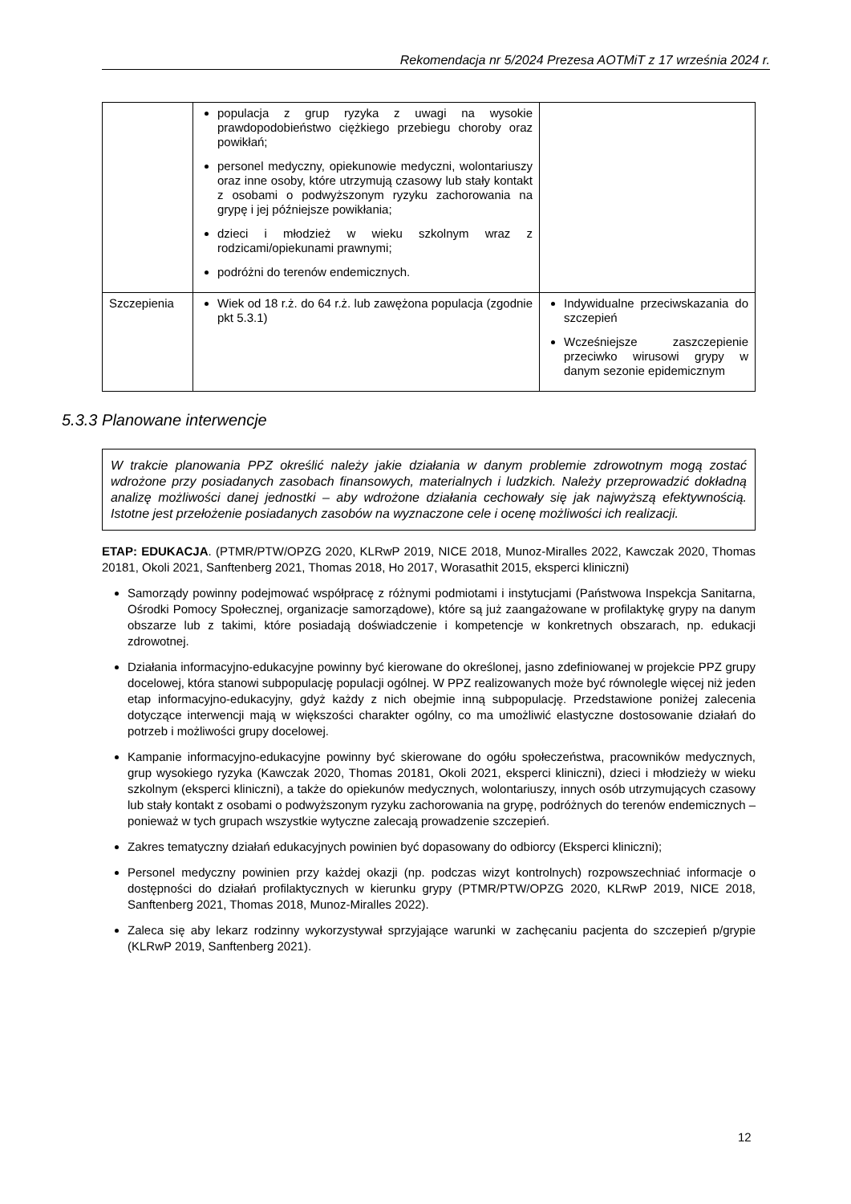Rekomendacja nr 5/2024 Prezesa AOTMiT z 17 września 2024 r.
| | populacja z grup ryzyka z uwagi na wysokie prawdopodobieństwo ciężkiego przebiegu choroby oraz powikłań; personel medyczny, opiekunowie medyczni, wolontariuszy oraz inne osoby, które utrzymują czasowy lub stały kontakt z osobami o podwyższonym ryzyku zachorowania na grypę i jej późniejsze powikłania; dzieci i młodzież w wieku szkolnym wraz z rodzicami/opiekunami prawnymi; podróżni do terenów endemicznych. | |
| Szczepienia | Wiek od 18 r.ż. do 64 r.ż. lub zawężona populacja (zgodnie pkt 5.3.1) | Indywidualne przeciwskazania do szczepień Wcześniejsze zaszczepienie przeciwko wirusowi grypy w danym sezonie epidemicznym |
5.3.3 Planowane interwencje
W trakcie planowania PPZ określić należy jakie działania w danym problemie zdrowotnym mogą zostać wdrożone przy posiadanych zasobach finansowych, materialnych i ludzkich. Należy przeprowadzić dokładną analizę możliwości danej jednostki – aby wdrożone działania cechowały się jak najwyższą efektywnością. Istotne jest przełożenie posiadanych zasobów na wyznaczone cele i ocenę możliwości ich realizacji.
ETAP: EDUKACJA. (PTMR/PTW/OPZG 2020, KLRwP 2019, NICE 2018, Munoz-Miralles 2022, Kawczak 2020, Thomas 20181, Okoli 2021, Sanftenberg 2021, Thomas 2018, Ho 2017, Worasathit 2015, eksperci kliniczni)
Samorządy powinny podejmować współpracę z różnymi podmiotami i instytucjami (Państwowa Inspekcja Sanitarna, Ośrodki Pomocy Społecznej, organizacje samorządowe), które są już zaangażowane w profilaktykę grypy na danym obszarze lub z takimi, które posiadają doświadczenie i kompetencje w konkretnych obszarach, np. edukacji zdrowotnej.
Działania informacyjno-edukacyjne powinny być kierowane do określonej, jasno zdefiniowanej w projekcie PPZ grupy docelowej, która stanowi subpopulację populacji ogólnej. W PPZ realizowanych może być równolegle więcej niż jeden etap informacyjno-edukacyjny, gdyż każdy z nich obejmie inną subpopulację. Przedstawione poniżej zalecenia dotyczące interwencji mają w większości charakter ogólny, co ma umożliwić elastyczne dostosowanie działań do potrzeb i możliwości grupy docelowej.
Kampanie informacyjno-edukacyjne powinny być skierowane do ogółu społeczeństwa, pracowników medycznych, grup wysokiego ryzyka (Kawczak 2020, Thomas 20181, Okoli 2021, eksperci kliniczni), dzieci i młodzieży w wieku szkolnym (eksperci kliniczni), a także do opiekunów medycznych, wolontariuszy, innych osób utrzymujących czasowy lub stały kontakt z osobami o podwyższonym ryzyku zachorowania na grypę, podróżnych do terenów endemicznych – ponieważ w tych grupach wszystkie wytyczne zalecają prowadzenie szczepień.
Zakres tematyczny działań edukacyjnych powinien być dopasowany do odbiorcy (Eksperci kliniczni);
Personel medyczny powinien przy każdej okazji (np. podczas wizyt kontrolnych) rozpowszechniać informacje o dostępności do działań profilaktycznych w kierunku grypy (PTMR/PTW/OPZG 2020, KLRwP 2019, NICE 2018, Sanftenberg 2021, Thomas 2018, Munoz-Miralles 2022).
Zaleca się aby lekarz rodzinny wykorzystywał sprzyjające warunki w zachęcaniu pacjenta do szczepień p/grypie (KLRwP 2019, Sanftenberg 2021).
12